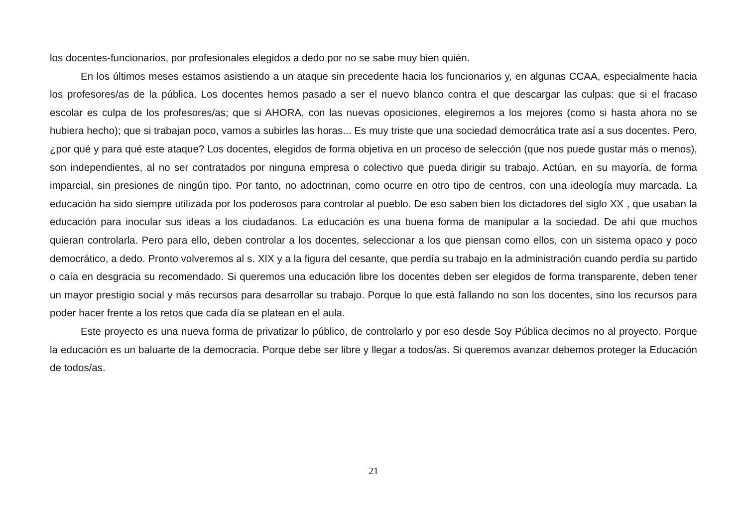los docentes-funcionarios, por profesionales elegidos a dedo por no se sabe muy bien quién.
En los últimos meses estamos asistiendo a un ataque sin precedente hacia los funcionarios y, en algunas CCAA, especialmente hacia los profesores/as de la pública. Los docentes hemos pasado a ser el nuevo blanco contra el que descargar las culpas: que si el fracaso escolar es culpa de los profesores/as; que si AHORA, con las nuevas oposiciones, elegiremos a los mejores (como si hasta ahora no se hubiera hecho); que si trabajan poco, vamos a subirles las horas... Es muy triste que una sociedad democrática trate así a sus docentes. Pero, ¿por qué y para qué este ataque? Los docentes, elegidos de forma objetiva en un proceso de selección (que nos puede gustar más o menos), son independientes, al no ser contratados por ninguna empresa o colectivo que pueda dirigir su trabajo. Actúan, en su mayoría, de forma imparcial, sin presiones de ningún tipo. Por tanto, no adoctrinan, como ocurre en otro tipo de centros, con una ideología muy marcada. La educación ha sido siempre utilizada por los poderosos para controlar al pueblo. De eso saben bien los dictadores del siglo XX , que usaban la educación para inocular sus ideas a los ciudadanos. La educación es una buena forma de manipular a la sociedad. De ahí que muchos quieran controlarla. Pero para ello, deben controlar a los docentes, seleccionar a los que piensan como ellos, con un sistema opaco y poco democrático, a dedo. Pronto volveremos al s. XIX y a la figura del cesante, que perdía su trabajo en la administración cuando perdía su partido o caía en desgracia su recomendado. Si queremos una educación libre los docentes deben ser elegidos de forma transparente, deben tener un mayor prestigio social y más recursos para desarrollar su trabajo. Porque lo que está fallando no son los docentes, sino los recursos para poder hacer frente a los retos que cada día se platean en el aula.
Este proyecto es una nueva forma de privatizar lo público, de controlarlo y por eso desde Soy Pública decimos no al proyecto. Porque la educación es un baluarte de la democracia. Porque debe ser libre y llegar a todos/as. Si queremos avanzar debemos proteger la Educación de todos/as.
21